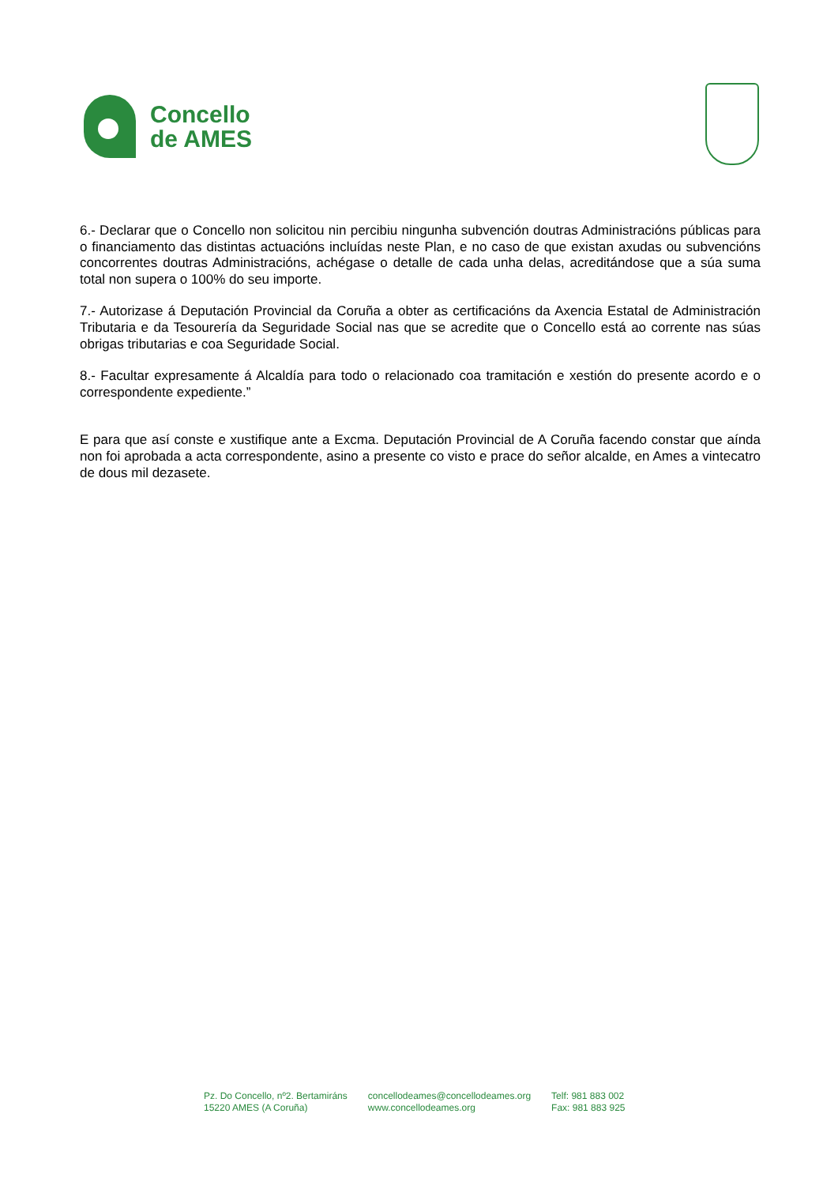Concello
de AMES
6.- Declarar que o Concello non solicitou nin percibiu ningunha subvención doutras Administracións públicas para o financiamento das distintas actuacións incluídas neste Plan, e no caso de que existan axudas ou subvencións concorrentes doutras Administracións, achégase o detalle de cada unha delas, acreditándose que a súa suma total non supera o 100% do seu importe.
7.- Autorizase á Deputación Provincial da Coruña a obter as certificacións da Axencia Estatal de Administración Tributaria e da Tesourería da Seguridade Social nas que se acredite que o Concello está ao corrente nas súas obrigas tributarias e coa Seguridade Social.
8.- Facultar expresamente á Alcaldía para todo o relacionado coa tramitación e xestión do presente acordo e o correspondente expediente.”
E para que así conste e xustifique ante a Excma. Deputación Provincial de A Coruña facendo constar que aínda non foi aprobada a acta correspondente, asino a presente co visto e prace do señor alcalde, en Ames a vintecatro de dous mil dezasete.
Pz. Do Concello, nº2. Bertamiráns
15220 AMES (A Coruña)
concellodeames@concellodeames.org
www.concellodeames.org
Telf: 981 883 002
Fax: 981 883 925